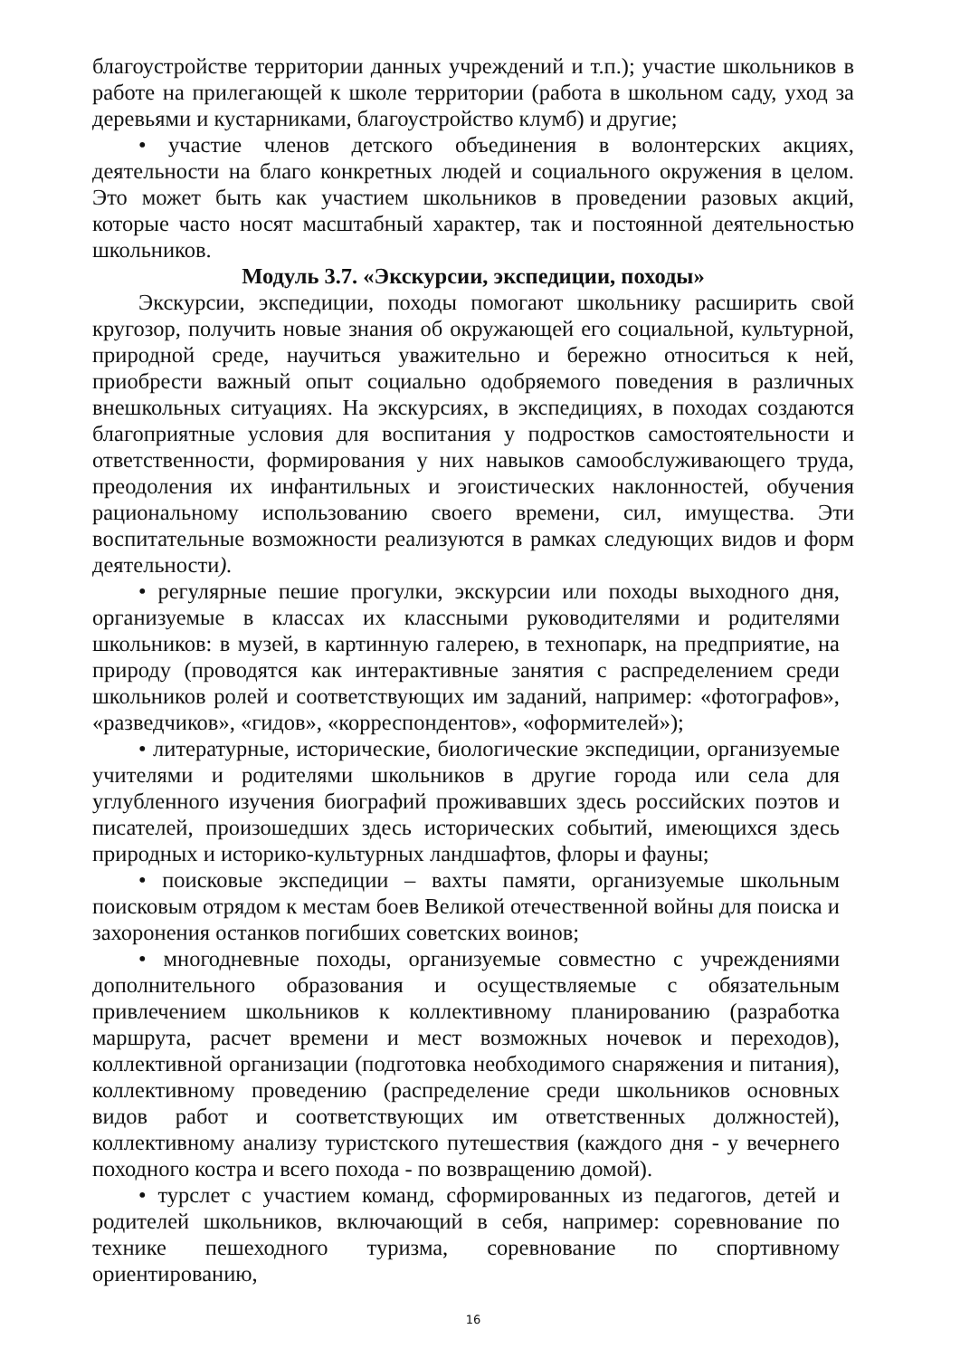благоустройстве территории данных учреждений и т.п.); участие школьников в работе на прилегающей к школе территории (работа в школьном саду, уход за деревьями и кустарниками, благоустройство клумб) и другие;
• участие членов детского объединения в волонтерских акциях, деятельности на благо конкретных людей и социального окружения в целом. Это может быть как участием школьников в проведении разовых акций, которые часто носят масштабный характер, так и постоянной деятельностью школьников.
Модуль 3.7. «Экскурсии, экспедиции, походы»
Экскурсии, экспедиции, походы помогают школьнику расширить свой кругозор, получить новые знания об окружающей его социальной, культурной, природной среде, научиться уважительно и бережно относиться к ней, приобрести важный опыт социально одобряемого поведения в различных внешкольных ситуациях. На экскурсиях, в экспедициях, в походах создаются благоприятные условия для воспитания у подростков самостоятельности и ответственности, формирования у них навыков самообслуживающего труда, преодоления их инфантильных и эгоистических наклонностей, обучения рациональному использованию своего времени, сил, имущества. Эти воспитательные возможности реализуются в рамках следующих видов и форм деятельности).
• регулярные пешие прогулки, экскурсии или походы выходного дня, организуемые в классах их классными руководителями и родителями школьников: в музей, в картинную галерею, в технопарк, на предприятие, на природу (проводятся как интерактивные занятия с распределением среди школьников ролей и соответствующих им заданий, например: «фотографов», «разведчиков», «гидов», «корреспондентов», «оформителей»);
• литературные, исторические, биологические экспедиции, организуемые учителями и родителями школьников в другие города или села для углубленного изучения биографий проживавших здесь российских поэтов и писателей, произошедших здесь исторических событий, имеющихся здесь природных и историко-культурных ландшафтов, флоры и фауны;
• поисковые экспедиции – вахты памяти, организуемые школьным поисковым отрядом к местам боев Великой отечественной войны для поиска и захоронения останков погибших советских воинов;
• многодневные походы, организуемые совместно с учреждениями дополнительного образования и осуществляемые с обязательным привлечением школьников к коллективному планированию (разработка маршрута, расчет времени и мест возможных ночевок и переходов), коллективной организации (подготовка необходимого снаряжения и питания), коллективному проведению (распределение среди школьников основных видов работ и соответствующих им ответственных должностей), коллективному анализу туристского путешествия (каждого дня - у вечернего походного костра и всего похода - по возвращению домой).
• турслет с участием команд, сформированных из педагогов, детей и родителей школьников, включающий в себя, например: соревнование по технике пешеходного туризма, соревнование по спортивному ориентированию,
16